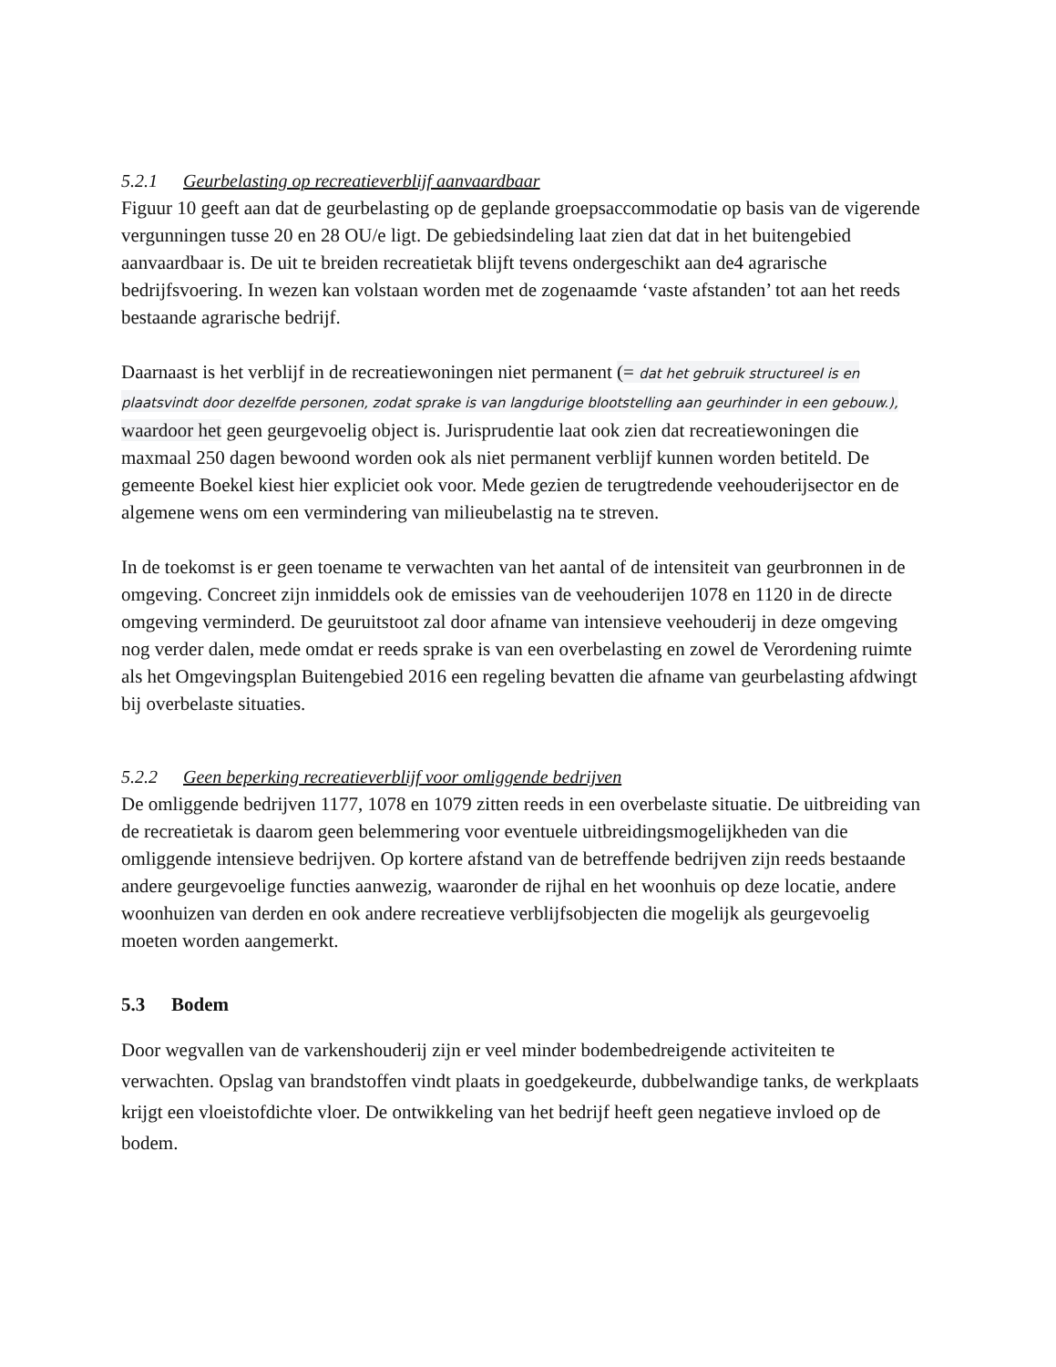5.2.1 Geurbelasting op recreatieverblijf aanvaardbaar
Figuur 10 geeft aan dat de geurbelasting op de geplande groepsaccommodatie op basis van de vigerende vergunningen tusse 20 en 28 OU/e ligt. De gebiedsindeling laat zien dat dat in het buitengebied aanvaardbaar is. De uit te breiden recreatietak blijft tevens ondergeschikt aan de4 agrarische bedrijfsvoering. In wezen kan volstaan worden met de zogenaamde ‘vaste afstanden’ tot aan het reeds bestaande agrarische bedrijf.
Daarnaast is het verblijf in de recreatiewoningen niet permanent (= dat het gebruik structureel is en plaatsvindt door dezelfde personen, zodat sprake is van langdurige blootstelling aan geurhinder in een gebouw.), waardoor het geen geurgevoelig object is. Jurisprudentie laat ook zien dat recreatiewoningen die maxmaal 250 dagen bewoond worden ook als niet permanent verblijf kunnen worden betiteld. De gemeente Boekel kiest hier expliciet ook voor. Mede gezien de terugtredende veehouderijsector en de algemene wens om een vermindering van milieubelastig na te streven.
In de toekomst is er geen toename te verwachten van het aantal of de intensiteit van geurbronnen in de omgeving. Concreet zijn inmiddels ook de emissies van de veehouderijen 1078 en 1120 in de directe omgeving verminderd. De geuruitstoot zal door afname van intensieve veehouderij in deze omgeving nog verder dalen, mede omdat er reeds sprake is van een overbelasting en zowel de Verordening ruimte als het Omgevingsplan Buitengebied 2016 een regeling bevatten die afname van geurbelasting afdwingt bij overbelaste situaties.
5.2.2 Geen beperking recreatieverblijf voor omliggende bedrijven
De omliggende bedrijven 1177, 1078 en 1079 zitten reeds in een overbelaste situatie. De uitbreiding van de recreatietak is daarom geen belemmering voor eventuele uitbreidingsmogelijkheden van die omliggende intensieve bedrijven. Op kortere afstand van de betreffende bedrijven zijn reeds bestaande andere geurgevoelige functies aanwezig, waaronder de rijhal en het woonhuis op deze locatie, andere woonhuizen van derden en ook andere recreatieve verblijfsobjecten die mogelijk als geurgevoelig moeten worden aangemerkt.
5.3 Bodem
Door wegvallen van de varkenshouderij zijn er veel minder bodembedreigende activiteiten te verwachten. Opslag van brandstoffen vindt plaats in goedgekeurde, dubbelwandige tanks, de werkplaats krijgt een vloeistofdichte vloer. De ontwikkeling van het bedrijf heeft geen negatieve invloed op de bodem.